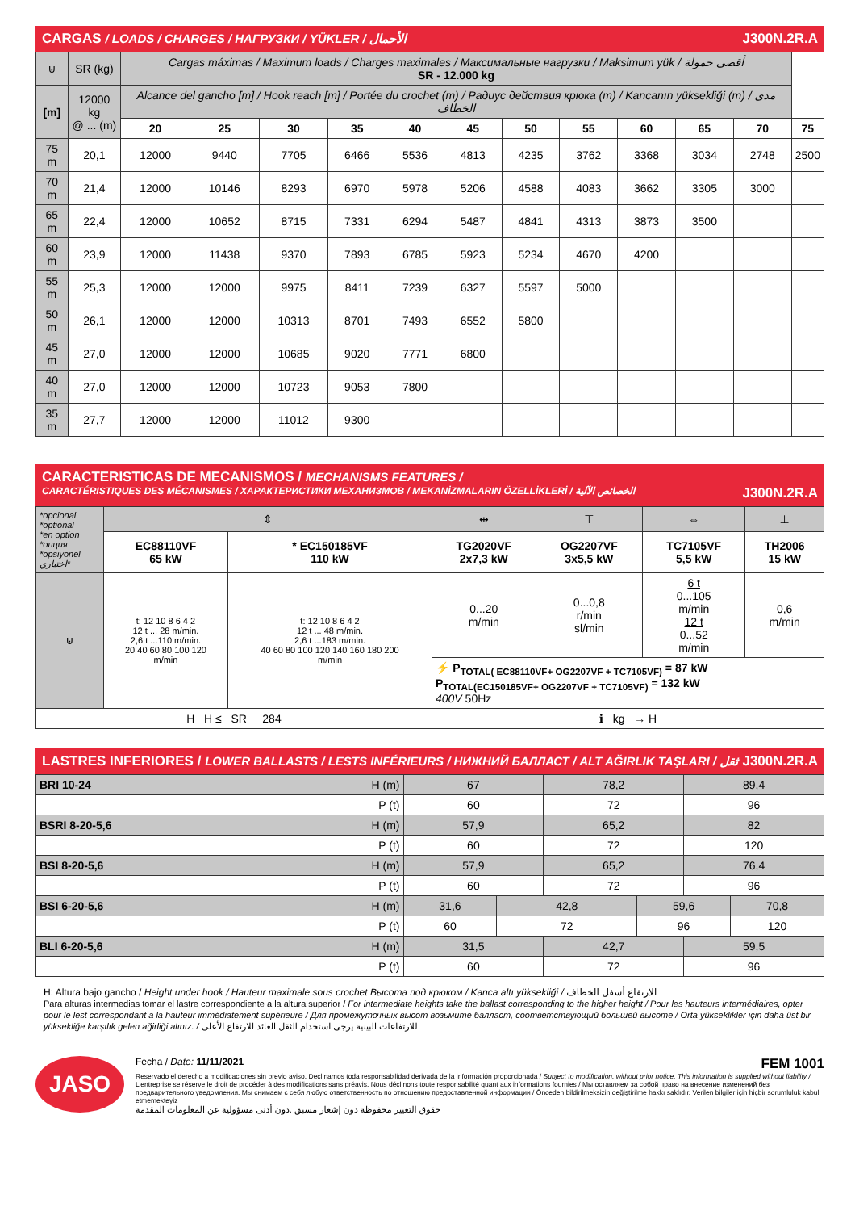CARGAS / LOADS / CHARGES / НАГРУЗКИ / YÜKLER / الأحمال J300N.2R.A
| ⊍ | SR (kg) | Cargas máximas / Maximum loads / Charges maximales / Максимальные нагрузки / Maksimum yük / أقصى حمولة SR - 12.000 kg | | | | | | | | | | | |
| [m] | 12000 kg @ ... (m) | Alcance del gancho [m] / Hook reach [m] / Portée du crochet (m) / Радиус действия крюка (m) / Kancanın yüksekliği (m) / مدى الخطاف | | | | | | | | | | | |
| | | 20 | 25 | 30 | 35 | 40 | 45 | 50 | 55 | 60 | 65 | 70 | 75 |
| 75 m | 20,1 | 12000 | 9440 | 7705 | 6466 | 5536 | 4813 | 4235 | 3762 | 3368 | 3034 | 2748 | 2500 |
| 70 m | 21,4 | 12000 | 10146 | 8293 | 6970 | 5978 | 5206 | 4588 | 4083 | 3662 | 3305 | 3000 | |
| 65 m | 22,4 | 12000 | 10652 | 8715 | 7331 | 6294 | 5487 | 4841 | 4313 | 3873 | 3500 | | |
| 60 m | 23,9 | 12000 | 11438 | 9370 | 7893 | 6785 | 5923 | 5234 | 4670 | 4200 | | | |
| 55 m | 25,3 | 12000 | 12000 | 9975 | 8411 | 7239 | 6327 | 5597 | 5000 | | | | |
| 50 m | 26,1 | 12000 | 12000 | 10313 | 8701 | 7493 | 6552 | 5800 | | | | | |
| 45 m | 27,0 | 12000 | 12000 | 10685 | 9020 | 7771 | 6800 | | | | | | |
| 40 m | 27,0 | 12000 | 12000 | 10723 | 9053 | 7800 | | | | | | | |
| 35 m | 27,7 | 12000 | 12000 | 11012 | 9300 | | | | | | | | |
CARACTERISTICAS DE MECANISMOS / MECHANISMS FEATURES /
CARACTÉRISTIQUES DES MÉCANISMES / ХАРАКТЕРИСТИКИ МЕХАНИЗМОВ / MEKANİZMALARIN ÖZELLİKLERİ / الخصائص الآلية J300N.2R.A
| *opcional *optional *en option *опция *opsiyonel اختياري* | ⇕ | | ⇹ | ⊤ | ⇔ | ⊥ |
| | EC88110VF 65 kW | * EC150185VF 110 kW | TG2020VF 2x7,3 kW | OG2207VF 3x5,5 kW | TC7105VF 5,5 kW | TH2006 15 kW |
| ⊍ | t: 12 10 8 6 4 2 12 t ... 28 m/min. 2,6 t ...110 m/min. 20 40 60 80 100 120 m/min | t: 12 10 8 6 4 2 12 t ... 48 m/min. 2,6 t ...183 m/min. 40 60 80 100 120 140 160 180 200 m/min | 0...20 m/min | 0...0,8 r/min sl/min | 6 t 0...105 m/min 12 t 0...52 m/min | 0,6 m/min |
| | | | ⚡ P<sub>TOTAL( EC88110VF+ OG2207VF + TC7105VF)</sub> = 87 kW P<sub>TOTAL(EC150185VF+ OG2207VF + TC7105VF)</sub> = 132 kW 400V 50Hz | | | |
| H H ≤ SR 284 | | | ℹ kg → H | | | |
LASTRES INFERIORES / LOWER BALLASTS / LESTS INFÉRIEURS / НИЖНИЙ БАЛЛАСТ / ALT AĞIRLIK TAŞLARI / ثقل J300N.2R.A
| BRI 10-24 | H (m) | 67 | | 78,2 | | 89,4 | |
| | P (t) | 60 | | 72 | | 96 | |
| BSRI 8-20-5,6 | H (m) | 57,9 | | 65,2 | | 82 | |
| | P (t) | 60 | | 72 | | 120 | |
| BSI 8-20-5,6 | H (m) | 57,9 | | 65,2 | | 76,4 | |
| | P (t) | 60 | | 72 | | 96 | |
| BSI 6-20-5,6 | H (m) | 31,6 | 42,8 | | 59,6 | | 70,8 |
| | P (t) | 60 | 72 | | 96 | | 120 |
| BLI 6-20-5,6 | H (m) | 31,5 | | 42,7 | | 59,5 | |
| | P (t) | 60 | | 72 | | 96 | |
H: Altura bajo gancho / Height under hook / Hauteur maximale sous crochet Высота под крюком / Kanca altı yüksekliği / الارتفاع أسفل الخطاف
Para alturas intermedias tomar el lastre correspondiente a la altura superior / For intermediate heights take the ballast corresponding to the higher height / Pour les hauteurs intermédiaires, opter pour le lest correspondant à la hauteur immédiatement supérieure / Для промежуточных высот возьмите балласт, соответствующий большей высоте / Orta yükseklikler için daha üst bir yüksekliğe karşılık gelen ağirliği alınız. / للارتفاعات البينية يرجى استخدام الثقل العائد للارتفاع الأعلى
JASO
Fecha / Date: 11/11/2021 FEM 1001
Reservado el derecho a modificaciones sin previo aviso. Declinamos toda responsabilidad derivada de la información proporcionada / Subject to modification, without prior notice. This information is supplied without liability / L'entreprise se réserve le droit de procéder à des modifications sans préavis. Nous déclinons toute responsabilité quant aux informations fournies / Мы оставляем за собой право на внесение изменений без предварительного уведомления. Мы снимаем с себя любую ответственность по отношению предоставленной информации / Önceden bildirilmeksizin değiştirilme hakkı saklıdır. Verilen bilgiler için hiçbir sorumluluk kabul etmemekteyiz
حقوق التغيير محفوظة دون إشعار مسبق .دون أدنى مسؤولية عن المعلومات المقدمة